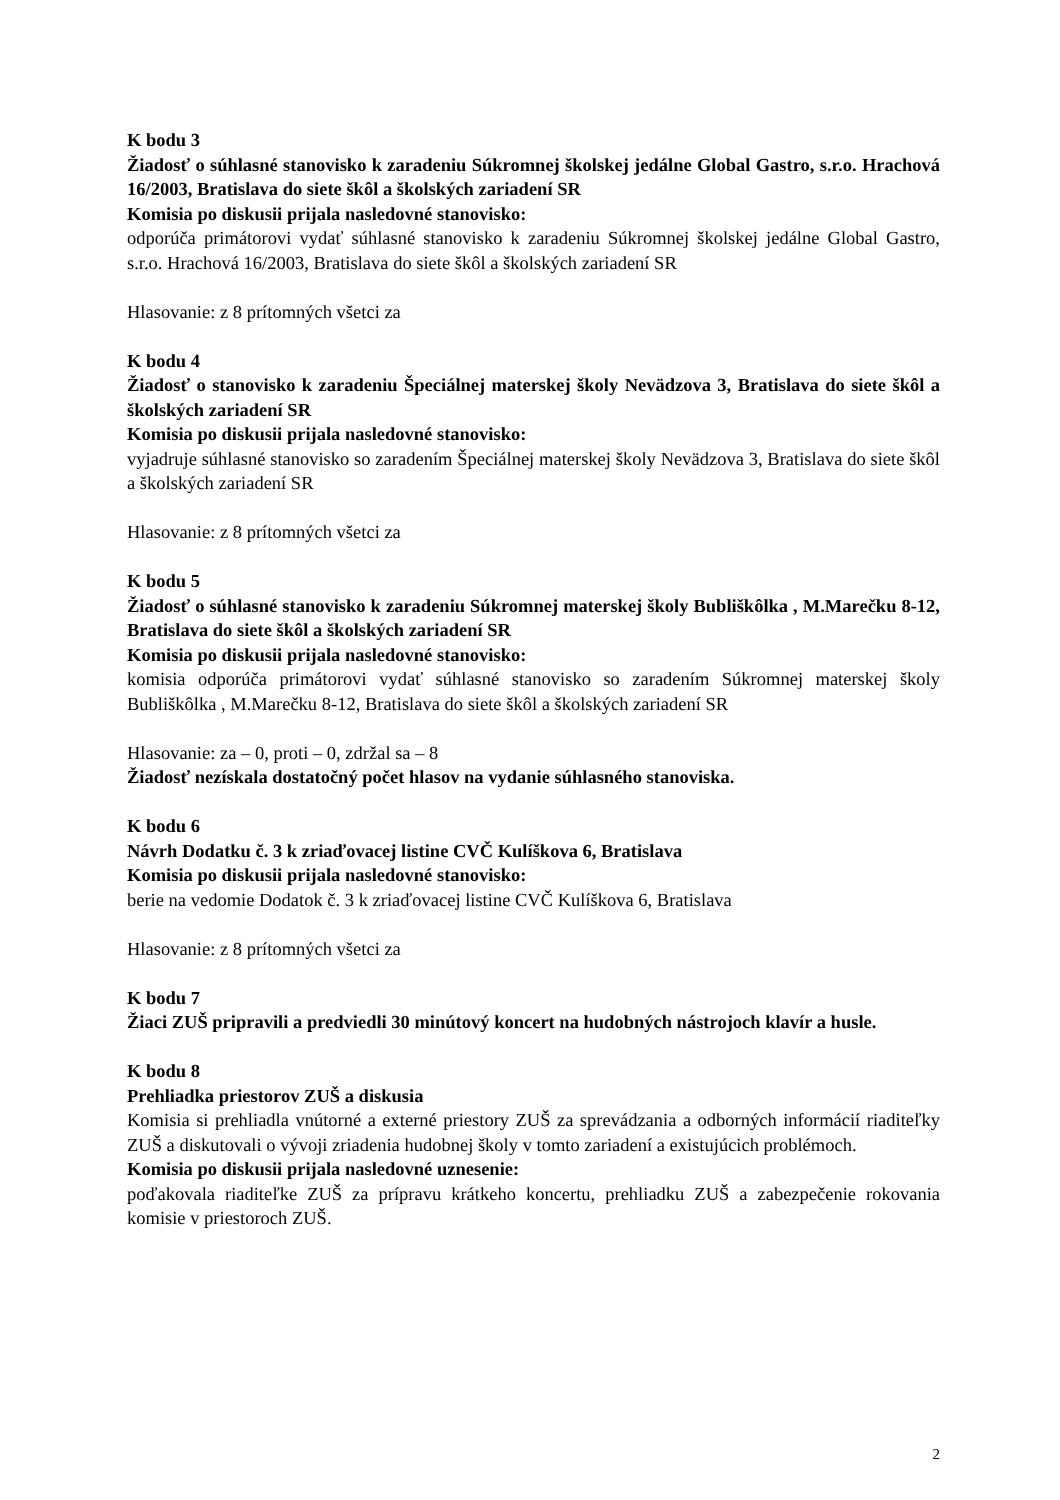K bodu 3
Žiadosť o súhlasné stanovisko k zaradeniu Súkromnej školskej jedálne Global Gastro, s.r.o. Hrachová 16/2003, Bratislava do siete škôl a školských zariadení SR
Komisia po diskusii prijala nasledovné stanovisko:
odporúča primátorovi vydať súhlasné stanovisko k zaradeniu Súkromnej školskej jedálne Global Gastro, s.r.o. Hrachová 16/2003, Bratislava do siete škôl a školských zariadení SR
Hlasovanie: z 8 prítomných všetci za
K bodu 4
Žiadosť o stanovisko k zaradeniu Špeciálnej materskej školy Nevädzova 3, Bratislava do siete škôl a školských zariadení SR
Komisia po diskusii prijala nasledovné stanovisko:
vyjadruje súhlasné stanovisko so zaradením Špeciálnej materskej školy Nevädzova 3, Bratislava do siete škôl a školských zariadení SR
Hlasovanie: z 8 prítomných všetci za
K bodu 5
Žiadosť o súhlasné stanovisko k zaradeniu Súkromnej materskej školy Bubliškôlka , M.Marečku 8-12, Bratislava do siete škôl a školských zariadení SR
Komisia po diskusii prijala nasledovné stanovisko:
komisia odporúča primátorovi vydať súhlasné stanovisko so zaradením Súkromnej materskej školy Bubliškôlka , M.Marečku 8-12, Bratislava do siete škôl a školských zariadení SR
Hlasovanie: za – 0, proti – 0, zdržal sa – 8
Žiadosť nezískala dostatočný počet hlasov na vydanie súhlasného stanoviska.
K bodu 6
Návrh Dodatku č. 3 k zriaďovacej listine CVČ Kulíškova 6, Bratislava
Komisia po diskusii prijala nasledovné stanovisko:
berie na vedomie Dodatok č. 3 k zriaďovacej listine CVČ Kulíškova 6, Bratislava
Hlasovanie: z 8 prítomných všetci za
K bodu 7
Žiaci ZUŠ pripravili a predviedli 30 minútový koncert na hudobných nástrojoch klavír a husle.
K bodu 8
Prehliadka priestorov ZUŠ a diskusia
Komisia si prehliadla vnútorné a externé priestory ZUŠ za sprevádzania a odborných informácií riaditeľky ZUŠ a diskutovali o vývoji zriadenia hudobnej školy v tomto zariadení a existujúcich problémoch.
Komisia po diskusii prijala nasledovné uznesenie:
poďakovala riaditeľke ZUŠ za prípravu krátkeho koncertu, prehliadku ZUŠ a zabezpečenie rokovania komisie v priestoroch ZUŠ.
2